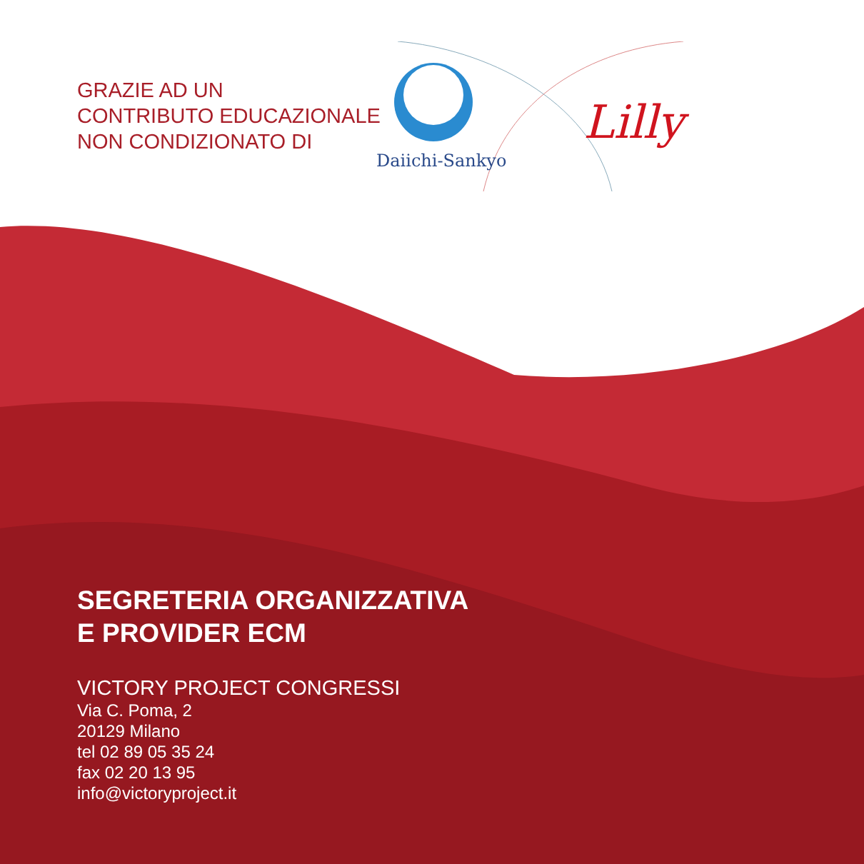GRAZIE AD UN
CONTRIBUTO EDUCAZIONALE
NON CONDIZIONATO DI
Daiichi-Sankyo
Lilly
SEGRETERIA ORGANIZZATIVA
E PROVIDER ECM
VICTORY PROJECT CONGRESSI
Via C. Poma, 2
20129 Milano
tel 02 89 05 35 24
fax 02 20 13 95
info@victoryproject.it